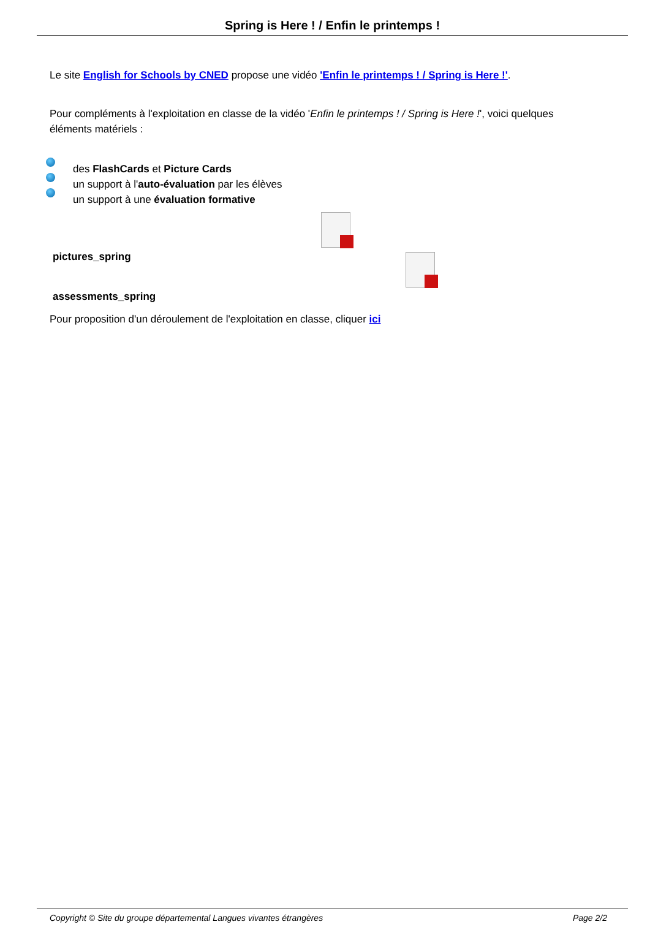Spring is Here ! / Enfin le printemps !
Le site English for Schools by CNED propose une vidéo 'Enfin le printemps ! / Spring is Here !'.
Pour compléments à l'exploitation en classe de la vidéo 'Enfin le printemps ! / Spring is Here !', voici quelques éléments matériels :
des FlashCards et Picture Cards
un support à l'auto-évaluation par les élèves
un support à une évaluation formative
pictures_spring
assessments_spring
Pour proposition d'un déroulement de l'exploitation en classe, cliquer ici
Copyright © Site du groupe départemental Langues vivantes étrangères Page 2/2